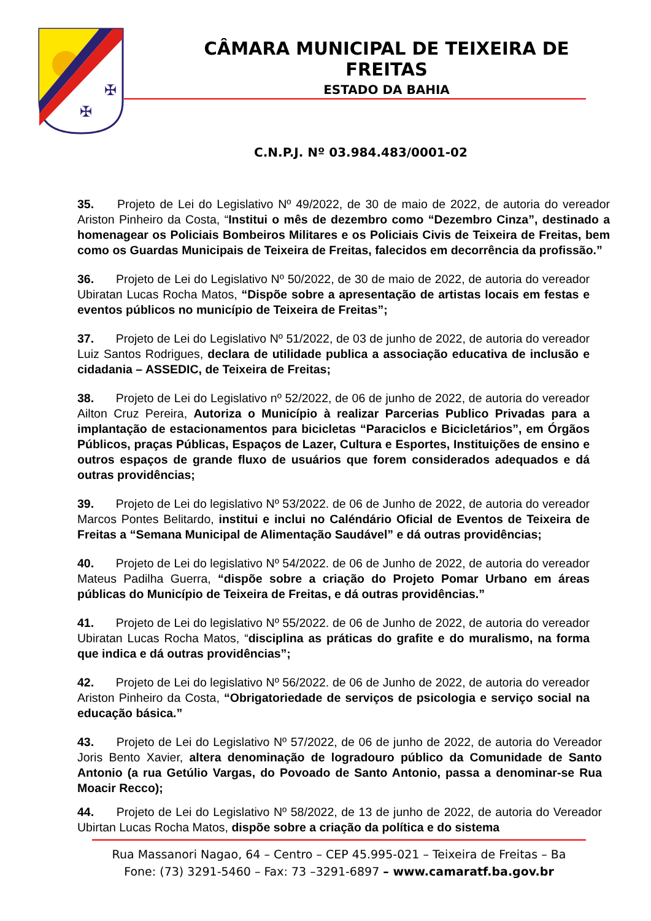✠
✠
CÂMARA MUNICIPAL DE TEIXEIRA DE FREITAS
ESTADO DA BAHIA
C.N.P.J. Nº 03.984.483/0001-02
35. Projeto de Lei do Legislativo Nº 49/2022, de 30 de maio de 2022, de autoria do vereador Ariston Pinheiro da Costa, “Institui o mês de dezembro como “Dezembro Cinza”, destinado a homenagear os Policiais Bombeiros Militares e os Policiais Civis de Teixeira de Freitas, bem como os Guardas Municipais de Teixeira de Freitas, falecidos em decorrência da profissão.”
36. Projeto de Lei do Legislativo Nº 50/2022, de 30 de maio de 2022, de autoria do vereador Ubiratan Lucas Rocha Matos, “Dispõe sobre a apresentação de artistas locais em festas e eventos públicos no município de Teixeira de Freitas”;
37. Projeto de Lei do Legislativo Nº 51/2022, de 03 de junho de 2022, de autoria do vereador Luiz Santos Rodrigues, declara de utilidade publica a associação educativa de inclusão e cidadania – ASSEDIC, de Teixeira de Freitas;
38. Projeto de Lei do Legislativo nº 52/2022, de 06 de junho de 2022, de autoria do vereador Ailton Cruz Pereira, Autoriza o Município à realizar Parcerias Publico Privadas para a implantação de estacionamentos para bicicletas “Paraciclos e Bicicletários”, em Órgãos Públicos, praças Públicas, Espaços de Lazer, Cultura e Esportes, Instituições de ensino e outros espaços de grande fluxo de usuários que forem considerados adequados e dá outras providências;
39. Projeto de Lei do legislativo Nº 53/2022. de 06 de Junho de 2022, de autoria do vereador Marcos Pontes Belitardo, institui e inclui no Caléndário Oficial de Eventos de Teixeira de Freitas a “Semana Municipal de Alimentação Saudável” e dá outras providências;
40. Projeto de Lei do legislativo Nº 54/2022. de 06 de Junho de 2022, de autoria do vereador Mateus Padilha Guerra, “dispõe sobre a criação do Projeto Pomar Urbano em áreas públicas do Município de Teixeira de Freitas, e dá outras providências.”
41. Projeto de Lei do legislativo Nº 55/2022. de 06 de Junho de 2022, de autoria do vereador Ubiratan Lucas Rocha Matos, “disciplina as práticas do grafite e do muralismo, na forma que indica e dá outras providências”;
42. Projeto de Lei do legislativo Nº 56/2022. de 06 de Junho de 2022, de autoria do vereador Ariston Pinheiro da Costa, “Obrigatoriedade de serviços de psicologia e serviço social na educação básica.”
43. Projeto de Lei do Legislativo Nº 57/2022, de 06 de junho de 2022, de autoria do Vereador Joris Bento Xavier, altera denominação de logradouro público da Comunidade de Santo Antonio (a rua Getúlio Vargas, do Povoado de Santo Antonio, passa a denominar-se Rua Moacir Recco);
44. Projeto de Lei do Legislativo Nº 58/2022, de 13 de junho de 2022, de autoria do Vereador Ubirtan Lucas Rocha Matos, dispõe sobre a criação da política e do sistema
Rua Massanori Nagao, 64 – Centro – CEP 45.995-021 – Teixeira de Freitas – Ba
Fone: (73) 3291-5460 – Fax: 73 –3291-6897 – www.camaratf.ba.gov.br